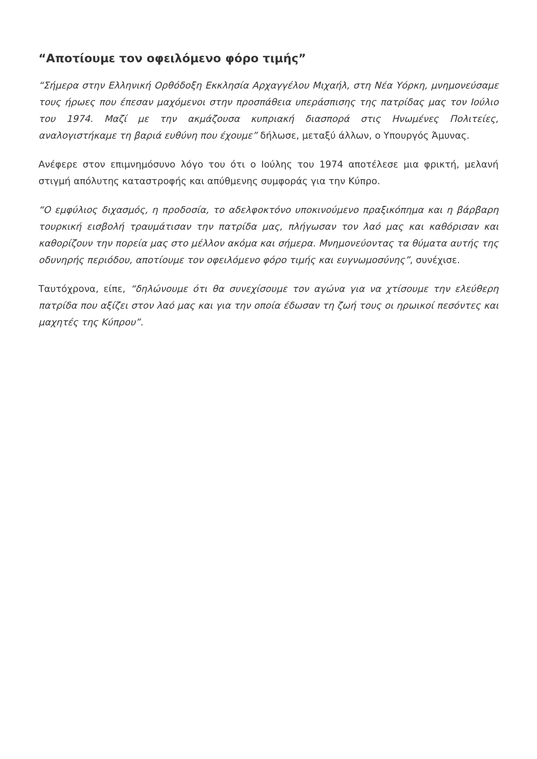“Αποτίουμε τον οφειλόμενο φόρο τιμής”
“Σήμερα στην Ελληνική Ορθόδοξη Εκκλησία Αρχαγγέλου Μιχαήλ, στη Νέα Υόρκη, μνημονεύσαμε τους ήρωες που έπεσαν μαχόμενοι στην προσπάθεια υπεράσπισης της πατρίδας μας τον Ιούλιο του 1974. Μαζί με την ακμάζουσα κυπριακή διασπορά στις Ηνωμένες Πολιτείες, αναλογιστήκαμε τη βαριά ευθύνη που έχουμε” δήλωσε, μεταξύ άλλων, ο Υπουργός Άμυνας.
Ανέφερε στον επιμνημόσυνο λόγο του ότι ο Ιούλης του 1974 αποτέλεσε μια φρικτή, μελανή στιγμή απόλυτης καταστροφής και απύθμενης συμφοράς για την Κύπρο.
“Ο εμφύλιος διχασμός, η προδοσία, το αδελφοκτόνο υποκινούμενο πραξικόπημα και η βάρβαρη τουρκική εισβολή τραυμάτισαν την πατρίδα μας, πλήγωσαν τον λαό μας και καθόρισαν και καθορίζουν την πορεία μας στο μέλλον ακόμα και σήμερα. Μνημονεύοντας τα θύματα αυτής της οδυνηρής περιόδου, αποτίουμε τον οφειλόμενο φόρο τιμής και ευγνωμοσύνης”, συνέχισε.
Ταυτόχρονα, είπε, “δηλώνουμε ότι θα συνεχίσουμε τον αγώνα για να χτίσουμε την ελεύθερη πατρίδα που αξίζει στον λαό μας και για την οποία έδωσαν τη ζωή τους οι ηρωικοί πεσόντες και μαχητές της Κύπρου”.